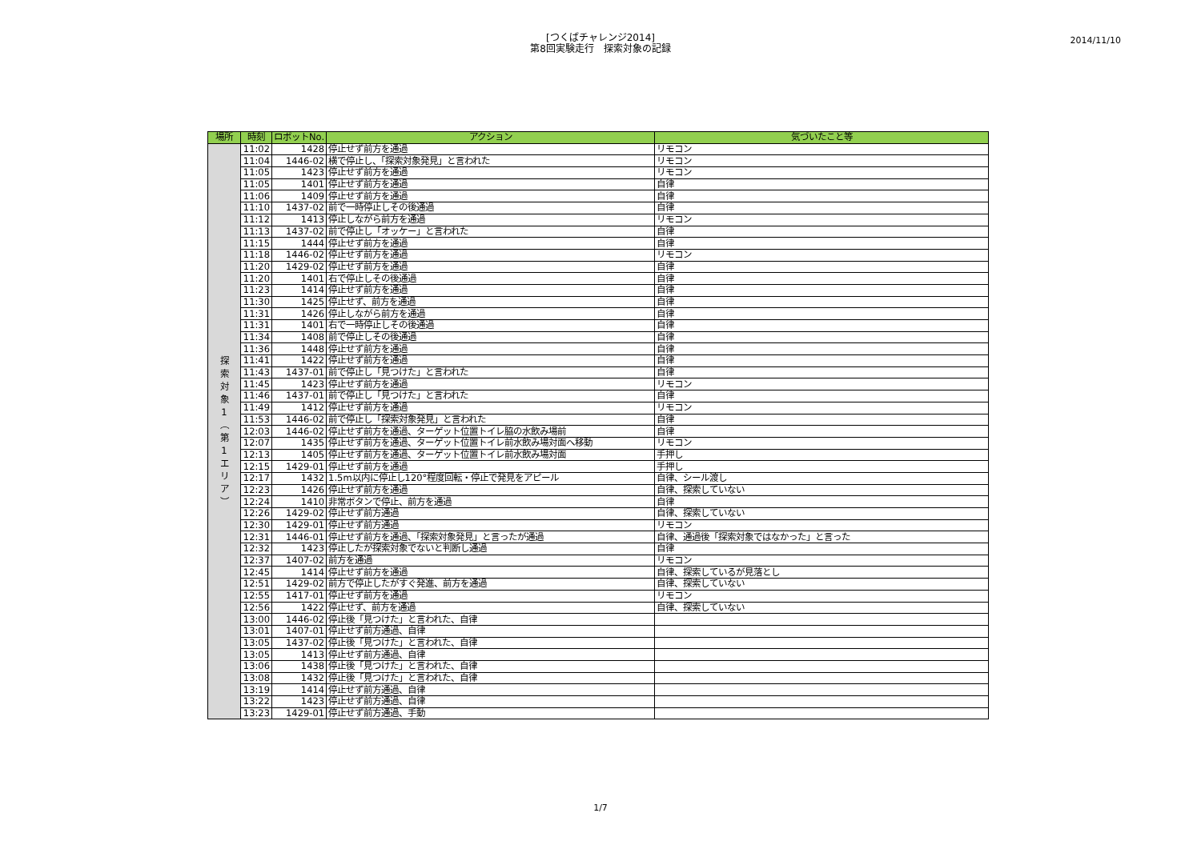[つくばチャレンジ2014]
第8回実験走行　探索対象の記録
2014/11/10
| 場所 | 時刻 | ロボットNo. | アクション | 気づいたこと等 |
| --- | --- | --- | --- | --- |
| 探 索 対 象 1 ︵ 第 1 エ リ ア ︶ | 11:02 | 1428 | 停止せず前方を通過 | リモコン |
| | 11:04 | 1446-02 | 横で停止し、「探索対象発見」と言われた | リモコン |
| | 11:05 | 1423 | 停止せず前方を通過 | リモコン |
| | 11:05 | 1401 | 停止せず前方を通過 | 自律 |
| | 11:06 | 1409 | 停止せず前方を通過 | 自律 |
| | 11:10 | 1437-02 | 前で一時停止しその後通過 | 自律 |
| | 11:12 | 1413 | 停止しながら前方を通過 | リモコン |
| | 11:13 | 1437-02 | 前で停止し「オッケー」と言われた | 自律 |
| | 11:15 | 1444 | 停止せず前方を通過 | 自律 |
| | 11:18 | 1446-02 | 停止せず前方を通過 | リモコン |
| | 11:20 | 1429-02 | 停止せず前方を通過 | 自律 |
| | 11:20 | 1401 | 右で停止しその後通過 | 自律 |
| | 11:23 | 1414 | 停止せず前方を通過 | 自律 |
| | 11:30 | 1425 | 停止せず、前方を通過 | 自律 |
| | 11:31 | 1426 | 停止しながら前方を通過 | 自律 |
| | 11:31 | 1401 | 右で一時停止しその後通過 | 自律 |
| | 11:34 | 1408 | 前で停止しその後通過 | 自律 |
| | 11:36 | 1448 | 停止せず前方を通過 | 自律 |
| | 11:41 | 1422 | 停止せず前方を通過 | 自律 |
| | 11:43 | 1437-01 | 前で停止し「見つけた」と言われた | 自律 |
| | 11:45 | 1423 | 停止せず前方を通過 | リモコン |
| | 11:46 | 1437-01 | 前で停止し「見つけた」と言われた | 自律 |
| | 11:49 | 1412 | 停止せず前方を通過 | リモコン |
| | 11:53 | 1446-02 | 前で停止し「探索対象発見」と言われた | 自律 |
| | 12:03 | 1446-02 | 停止せず前方を通過、ターゲット位置トイレ脇の水飲み場前 | 自律 |
| | 12:07 | 1435 | 停止せず前方を通過、ターゲット位置トイレ前水飲み場対面へ移動 | リモコン |
| | 12:13 | 1405 | 停止せず前方を通過、ターゲット位置トイレ前水飲み場対面 | 手押し |
| | 12:15 | 1429-01 | 停止せず前方を通過 | 手押し |
| | 12:17 | 1432 | 1.5m以内に停止し120°程度回転・停止で発見をアピール | 自律、シール渡し |
| | 12:23 | 1426 | 停止せず前方を通過 | 自律、探索していない |
| | 12:24 | 1410 | 非常ボタンで停止、前方を通過 | 自律 |
| | 12:26 | 1429-02 | 停止せず前方通過 | 自律、探索していない |
| | 12:30 | 1429-01 | 停止せず前方通過 | リモコン |
| | 12:31 | 1446-01 | 停止せず前方を通過、「探索対象発見」と言ったが通過 | 自律、通過後「探索対象ではなかった」と言った |
| | 12:32 | 1423 | 停止したが探索対象でないと判断し通過 | 自律 |
| | 12:37 | 1407-02 | 前方を通過 | リモコン |
| | 12:45 | 1414 | 停止せず前方を通過 | 自律、探索しているが見落とし |
| | 12:51 | 1429-02 | 前方で停止したがすぐ発進、前方を通過 | 自律、探索していない |
| | 12:55 | 1417-01 | 停止せず前方を通過 | リモコン |
| | 12:56 | 1422 | 停止せず、前方を通過 | 自律、探索していない |
| | 13:00 | 1446-02 | 停止後「見つけた」と言われた、自律 | |
| | 13:01 | 1407-01 | 停止せず前方通過、自律 | |
| | 13:05 | 1437-02 | 停止後「見つけた」と言われた、自律 | |
| | 13:05 | 1413 | 停止せず前方通過、自律 | |
| | 13:06 | 1438 | 停止後「見つけた」と言われた、自律 | |
| | 13:08 | 1432 | 停止後「見つけた」と言われた、自律 | |
| | 13:19 | 1414 | 停止せず前方通過、自律 | |
| | 13:22 | 1423 | 停止せず前方通過、自律 | |
| | 13:23 | 1429-01 | 停止せず前方通過、手動 | |
1/7